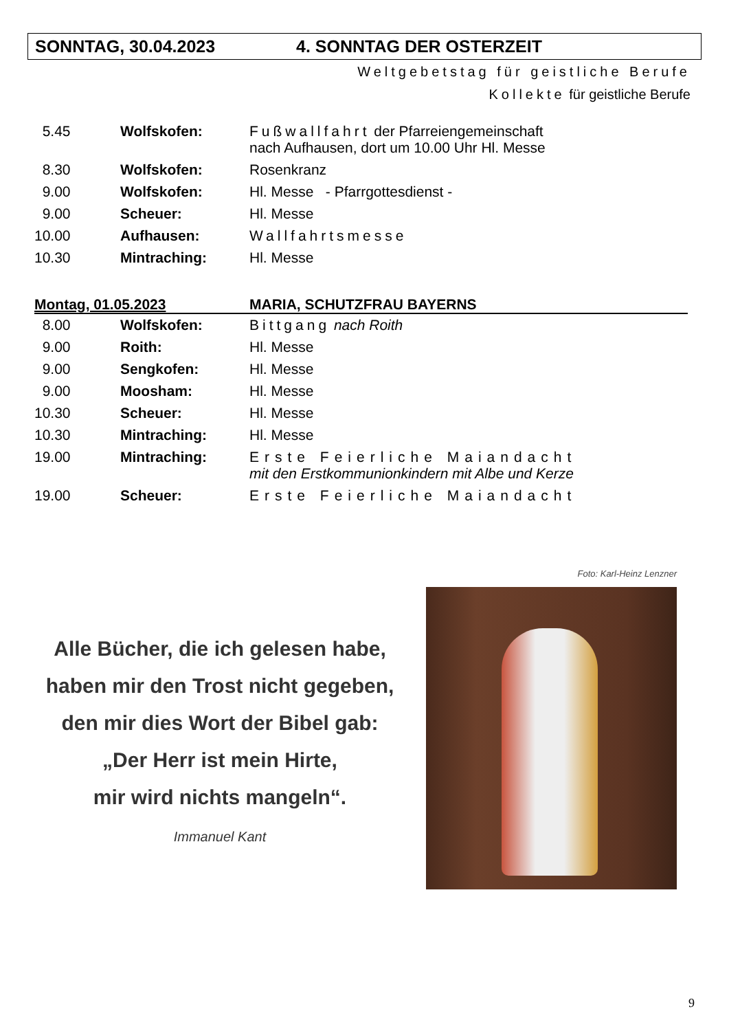SONNTAG, 30.04.2023 4. SONNTAG DER OSTERZEIT
Weltgebetstag für geistliche Berufe
Kollekte für geistliche Berufe
| 5.45 | Wolfskofen: | Fußwallfahrt der Pfarreiengemeinschaft nach Aufhausen, dort um 10.00 Uhr Hl. Messe |
| 8.30 | Wolfskofen: | Rosenkranz |
| 9.00 | Wolfskofen: | Hl. Messe - Pfarrgottesdienst - |
| 9.00 | Scheuer: | Hl. Messe |
| 10.00 | Aufhausen: | Wallfahrtsmesse |
| 10.30 | Mintraching: | Hl. Messe |
Montag, 01.05.2023 MARIA, SCHUTZFRAU BAYERNS
| 8.00 | Wolfskofen: | Bittgang nach Roith |
| 9.00 | Roith: | Hl. Messe |
| 9.00 | Sengkofen: | Hl. Messe |
| 9.00 | Moosham: | Hl. Messe |
| 10.30 | Scheuer: | Hl. Messe |
| 10.30 | Mintraching: | Hl. Messe |
| 19.00 | Mintraching: | Erste Feierliche Maiandacht mit den Erstkommunionkindern mit Albe und Kerze |
| 19.00 | Scheuer: | Erste Feierliche Maiandacht |
Alle Bücher, die ich gelesen habe,
haben mir den Trost nicht gegeben,
den mir dies Wort der Bibel gab:
„Der Herr ist mein Hirte,
mir wird nichts mangeln“.
Immanuel Kant
Foto: Karl-Heinz Lenzner
9